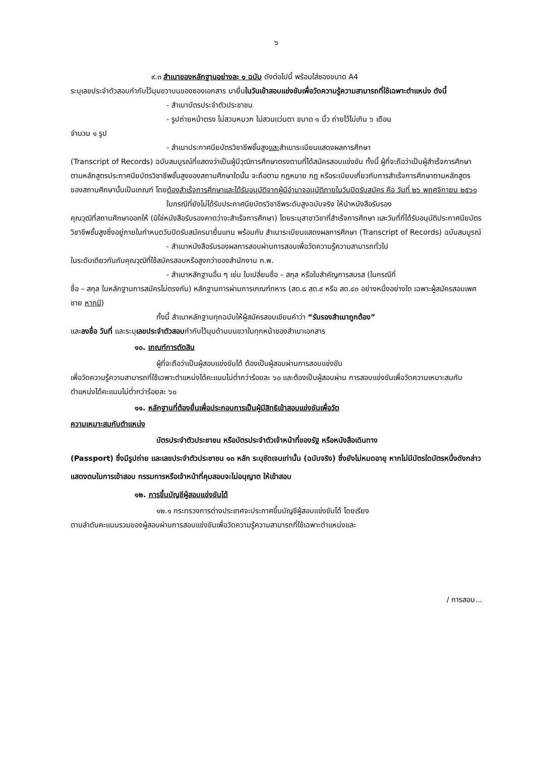๖
๙.๓ สำเนาของหลักฐานอย่างละ ๑ ฉบับ ดังต่อไปนี้ พร้อมใส่ซองขนาด A4
ระบุเลขประจำตัวสอบกำกับไว้มุมขวาบนของซองเอกสาร มายื่นในวันเข้าสอบแข่งขันเพื่อวัดความรู้ความสามารถที่ใช้เฉพาะตำแหน่ง ดังนี้
- สำเนาบัตรประจำตัวประชาชน
- รูปถ่ายหน้าตรง ไม่สวมหมวก ไม่สวมแว่นตา ขนาด ๑ นิ้ว ถ่ายไว้ไม่เกิน ๖ เดือน
จำนวน ๑ รูป
- สำเนาประกาศนียบัตรวิชาชีพชั้นสูงและสำเนาระเบียนแสดงผลการศึกษา
(Transcript of Records) ฉบับสมบูรณ์ที่แสดงว่าเป็นผู้มีวุฒิการศึกษาตรงตามที่ได้สมัครสอบแข่งขัน ทั้งนี้ ผู้ที่จะถือว่าเป็นผู้สำเร็จการศึกษาตามหลักสูตรประกาศนียบัตรวิชาชีพชั้นสูงของสถานศึกษาใดนั้น จะถือตาม กฎหมาย กฎ หรือระเบียบเกี่ยวกับการสำเร็จการศึกษาตามหลักสูตรของสถานศึกษานั้นเป็นเกณฑ์ โดยต้องสำเร็จการศึกษาและได้รับอนุมัติจากผู้มีอำนาจอนุมัติภายในวันปิดรับสมัคร คือ วันที่ ๒๖ พฤศจิกายน ๒๕๖๑
ในกรณีที่ยังไม่ได้รับประกาศนียบัตรวิชาชีพระดับสูงฉบับจริง ให้นำหนังสือรับรอง
คุณวุฒิที่สถานศึกษาออกให้ (มิใช่หนังสือรับรองคาดว่าจะสำเร็จการศึกษา) โดยระบุสาขาวิชาที่สำเร็จการศึกษา และวันที่ที่ได้รับอนุมัติประกาศนียบัตรวิชาชีพชั้นสูงซึ่งอยู่ภายในกำหนดวันปิดรับสมัครมายื่นแทน พร้อมกับ สำเนาระเบียนแสดงผลการศึกษา (Transcript of Records) ฉบับสมบูรณ์
- สำเนาหนังสือรับรองผลการสอบผ่านการสอบเพื่อวัดความรู้ความสามารถทั่วไป
ในระดับเดียวกันกับคุณวุฒิที่ใช้สมัครสอบหรือสูงกว่าของสำนักงาน ก.พ.
- สำเนาหลักฐานอื่น ๆ เช่น ใบเปลี่ยนชื่อ – สกุล หรือใบสำคัญการสมรส (ในกรณีที่
ชื่อ – สกุล ในหลักฐานการสมัครไม่ตรงกัน) หลักฐานการผ่านการเกณฑ์ทหาร (สด.๘ สด.๙ หรือ สด.๔๓ อย่างหนึ่งอย่างใด เฉพาะผู้สมัครสอบเพศชาย หากมี)
ทั้งนี้ สำเนาหลักฐานทุกฉบับให้ผู้สมัครสอบเขียนคำว่า “รับรองสำเนาถูกต้อง”
และลงชื่อ วันที่ และระบุเลขประจำตัวสอบกำกับไว้มุมด้านบนขวาในทุกหน้าของสำเนาเอกสาร
๑๐. เกณฑ์การตัดสิน
ผู้ที่จะถือว่าเป็นผู้สอบแข่งขันได้ ต้องเป็นผู้สอบผ่านการสอบแข่งขัน
เพื่อวัดความรู้ความสามารถที่ใช้เฉพาะตำแหน่งได้คะแนนไม่ต่ำกว่าร้อยละ ๖๐ และต้องเป็นผู้สอบผ่าน การสอบแข่งขันเพื่อวัดความเหมาะสมกับตำแหน่งได้คะแนนไม่ต่ำกว่าร้อยละ ๖๐
๑๑. หลักฐานที่ต้องยื่นเพื่อประกอบการเป็นผู้มีสิทธิเข้าสอบแข่งขันเพื่อวัด
ความเหมาะสมกับตำแหน่ง
บัตรประจำตัวประชาชน หรือบัตรประจำตัวเจ้าหน้าที่ของรัฐ หรือหนังสือเดินทาง
(Passport) ซึ่งมีรูปถ่าย และเลขประจำตัวประชาชน ๑๓ หลัก ระบุชัดเจนเท่านั้น (ฉบับจริง) ซึ่งยังไม่หมดอายุ หากไม่มีบัตรใดบัตรหนึ่งดังกล่าวแสดงตนในการเข้าสอบ กรรมการหรือเจ้าหน้าที่คุมสอบจะไม่อนุญาต ให้เข้าสอบ
๑๒. การขึ้นบัญชีผู้สอบแข่งขันได้
๑๒.๑ กระทรวงการต่างประเทศจะประกาศขึ้นบัญชีผู้สอบแข่งขันได้ โดยเรียง
ตามลำดับคะแนนรวมของผู้สอบผ่านการสอบแข่งขันเพื่อวัดความรู้ความสามารถที่ใช้เฉพาะตำแหน่งและ
/ การสอบ...